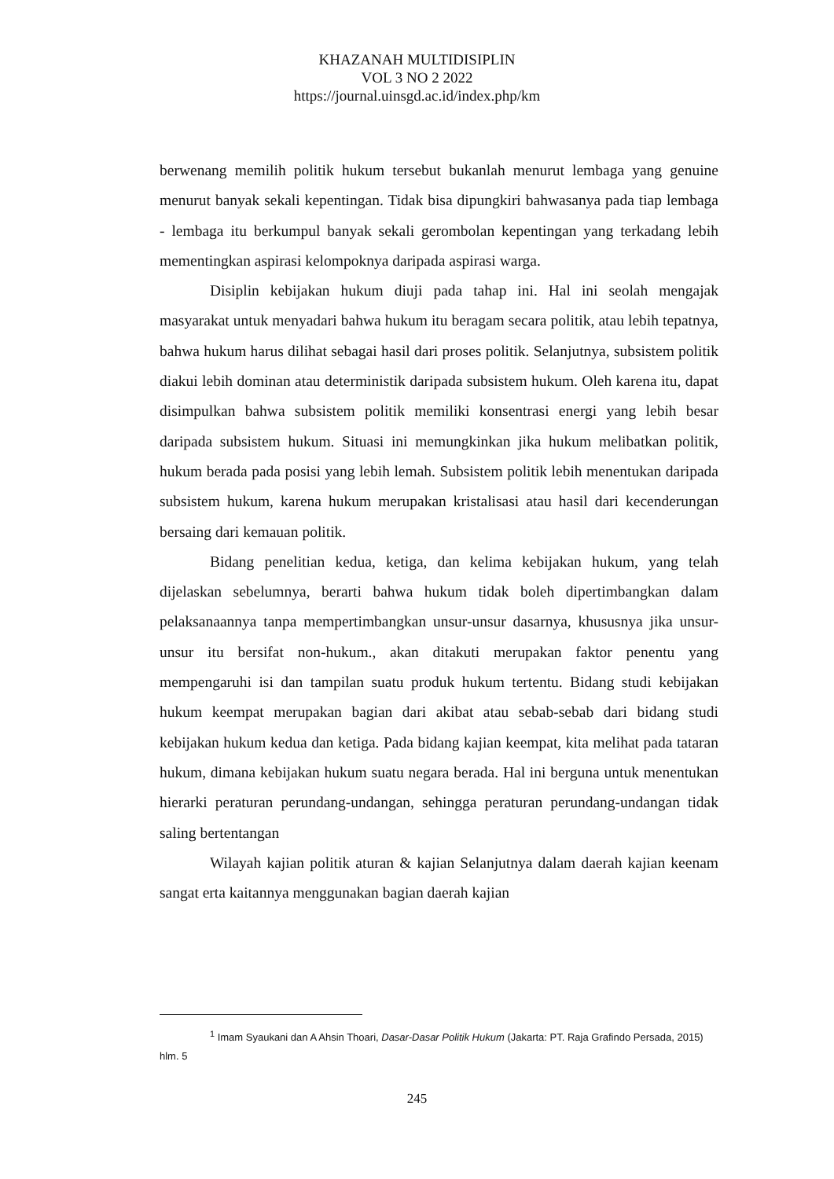KHAZANAH MULTIDISIPLIN
VOL 3 NO 2 2022
https://journal.uinsgd.ac.id/index.php/km
berwenang memilih politik hukum tersebut bukanlah menurut lembaga yang genuine menurut banyak sekali kepentingan. Tidak bisa dipungkiri bahwasanya pada tiap lembaga - lembaga itu berkumpul banyak sekali gerombolan kepentingan yang terkadang lebih mementingkan aspirasi kelompoknya daripada aspirasi warga.
Disiplin kebijakan hukum diuji pada tahap ini. Hal ini seolah mengajak masyarakat untuk menyadari bahwa hukum itu beragam secara politik, atau lebih tepatnya, bahwa hukum harus dilihat sebagai hasil dari proses politik. Selanjutnya, subsistem politik diakui lebih dominan atau deterministik daripada subsistem hukum. Oleh karena itu, dapat disimpulkan bahwa subsistem politik memiliki konsentrasi energi yang lebih besar daripada subsistem hukum. Situasi ini memungkinkan jika hukum melibatkan politik, hukum berada pada posisi yang lebih lemah. Subsistem politik lebih menentukan daripada subsistem hukum, karena hukum merupakan kristalisasi atau hasil dari kecenderungan bersaing dari kemauan politik.
Bidang penelitian kedua, ketiga, dan kelima kebijakan hukum, yang telah dijelaskan sebelumnya, berarti bahwa hukum tidak boleh dipertimbangkan dalam pelaksanaannya tanpa mempertimbangkan unsur-unsur dasarnya, khususnya jika unsur-unsur itu bersifat non-hukum., akan ditakuti merupakan faktor penentu yang mempengaruhi isi dan tampilan suatu produk hukum tertentu. Bidang studi kebijakan hukum keempat merupakan bagian dari akibat atau sebab-sebab dari bidang studi kebijakan hukum kedua dan ketiga. Pada bidang kajian keempat, kita melihat pada tataran hukum, dimana kebijakan hukum suatu negara berada. Hal ini berguna untuk menentukan hierarki peraturan perundang-undangan, sehingga peraturan perundang-undangan tidak saling bertentangan
Wilayah kajian politik aturan & kajian Selanjutnya dalam daerah kajian keenam sangat erta kaitannya menggunakan bagian daerah kajian
<sup>1</sup> Imam Syaukani dan A Ahsin Thoari, Dasar-Dasar Politik Hukum (Jakarta: PT. Raja Grafindo Persada, 2015) hlm. 5
245